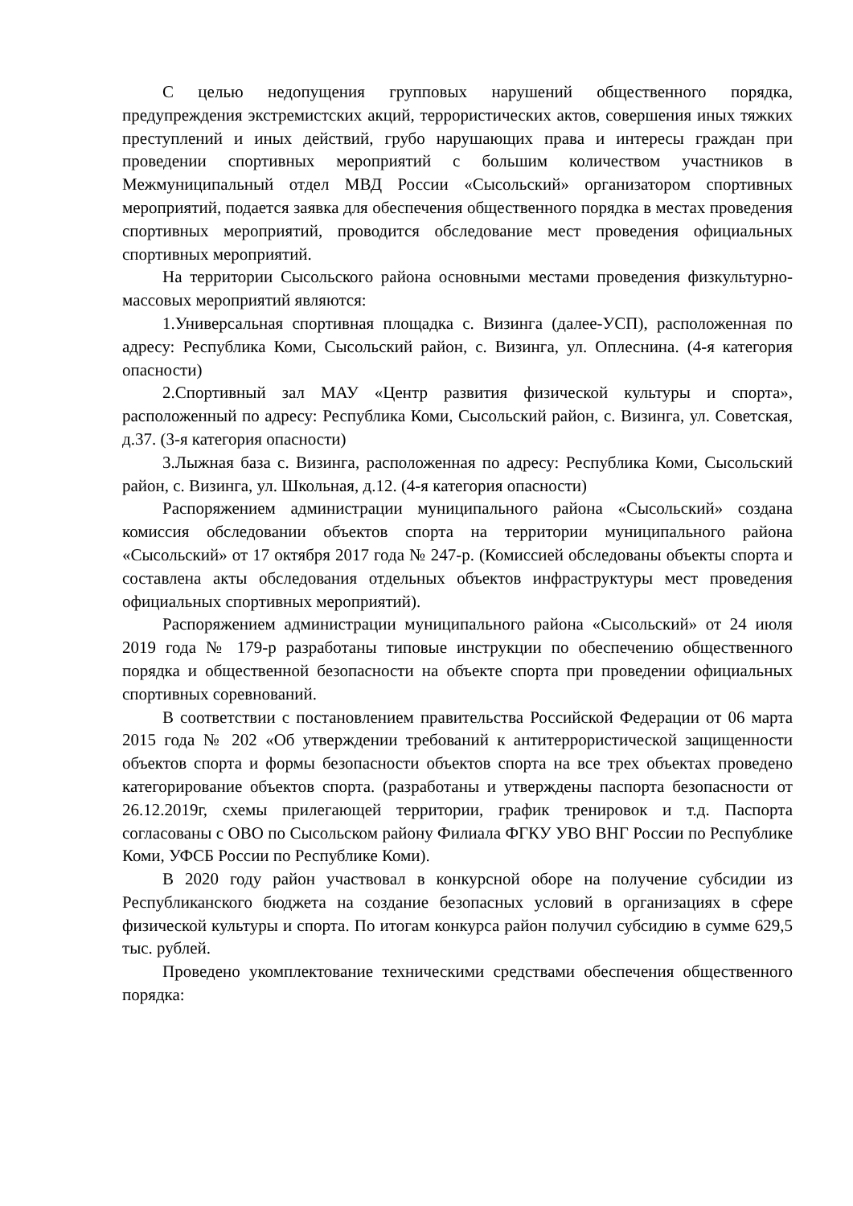С целью недопущения групповых нарушений общественного порядка, предупреждения экстремистских акций, террористических актов, совершения иных тяжких преступлений и иных действий, грубо нарушающих права и интересы граждан при проведении спортивных мероприятий с большим количеством участников в Межмуниципальный отдел МВД России «Сысольский» организатором спортивных мероприятий, подается заявка для обеспечения общественного порядка в местах проведения спортивных мероприятий, проводится обследование мест проведения официальных спортивных мероприятий.
На территории Сысольского района основными местами проведения физкультурно-массовых мероприятий являются:
1.Универсальная спортивная площадка с. Визинга (далее-УСП), расположенная по адресу: Республика Коми, Сысольский район, с. Визинга, ул. Оплеснина. (4-я категория опасности)
2.Спортивный зал МАУ «Центр развития физической культуры и спорта», расположенный по адресу: Республика Коми, Сысольский район, с. Визинга, ул. Советская, д.37. (3-я категория опасности)
3.Лыжная база с. Визинга, расположенная по адресу: Республика Коми, Сысольский район, с. Визинга, ул. Школьная, д.12. (4-я категория опасности)
Распоряжением администрации муниципального района «Сысольский» создана комиссия обследовании объектов спорта на территории муниципального района «Сысольский» от 17 октября 2017 года № 247-р. (Комиссией обследованы объекты спорта и составлена акты обследования отдельных объектов инфраструктуры мест проведения официальных спортивных мероприятий).
Распоряжением администрации муниципального района «Сысольский» от 24 июля 2019 года № 179-р разработаны типовые инструкции по обеспечению общественного порядка и общественной безопасности на объекте спорта при проведении официальных спортивных соревнований.
В соответствии с постановлением правительства Российской Федерации от 06 марта 2015 года № 202 «Об утверждении требований к антитеррористической защищенности объектов спорта и формы безопасности объектов спорта на все трех объектах проведено категорирование объектов спорта. (разработаны и утверждены паспорта безопасности от 26.12.2019г, схемы прилегающей территории, график тренировок и т.д. Паспорта согласованы с ОВО по Сысольском району Филиала ФГКУ УВО ВНГ России по Республике Коми, УФСБ России по Республике Коми).
В 2020 году район участвовал в конкурсной оборе на получение субсидии из Республиканского бюджета на создание безопасных условий в организациях в сфере физической культуры и спорта. По итогам конкурса район получил субсидию в сумме 629,5 тыс. рублей.
Проведено укомплектование техническими средствами обеспечения общественного порядка: